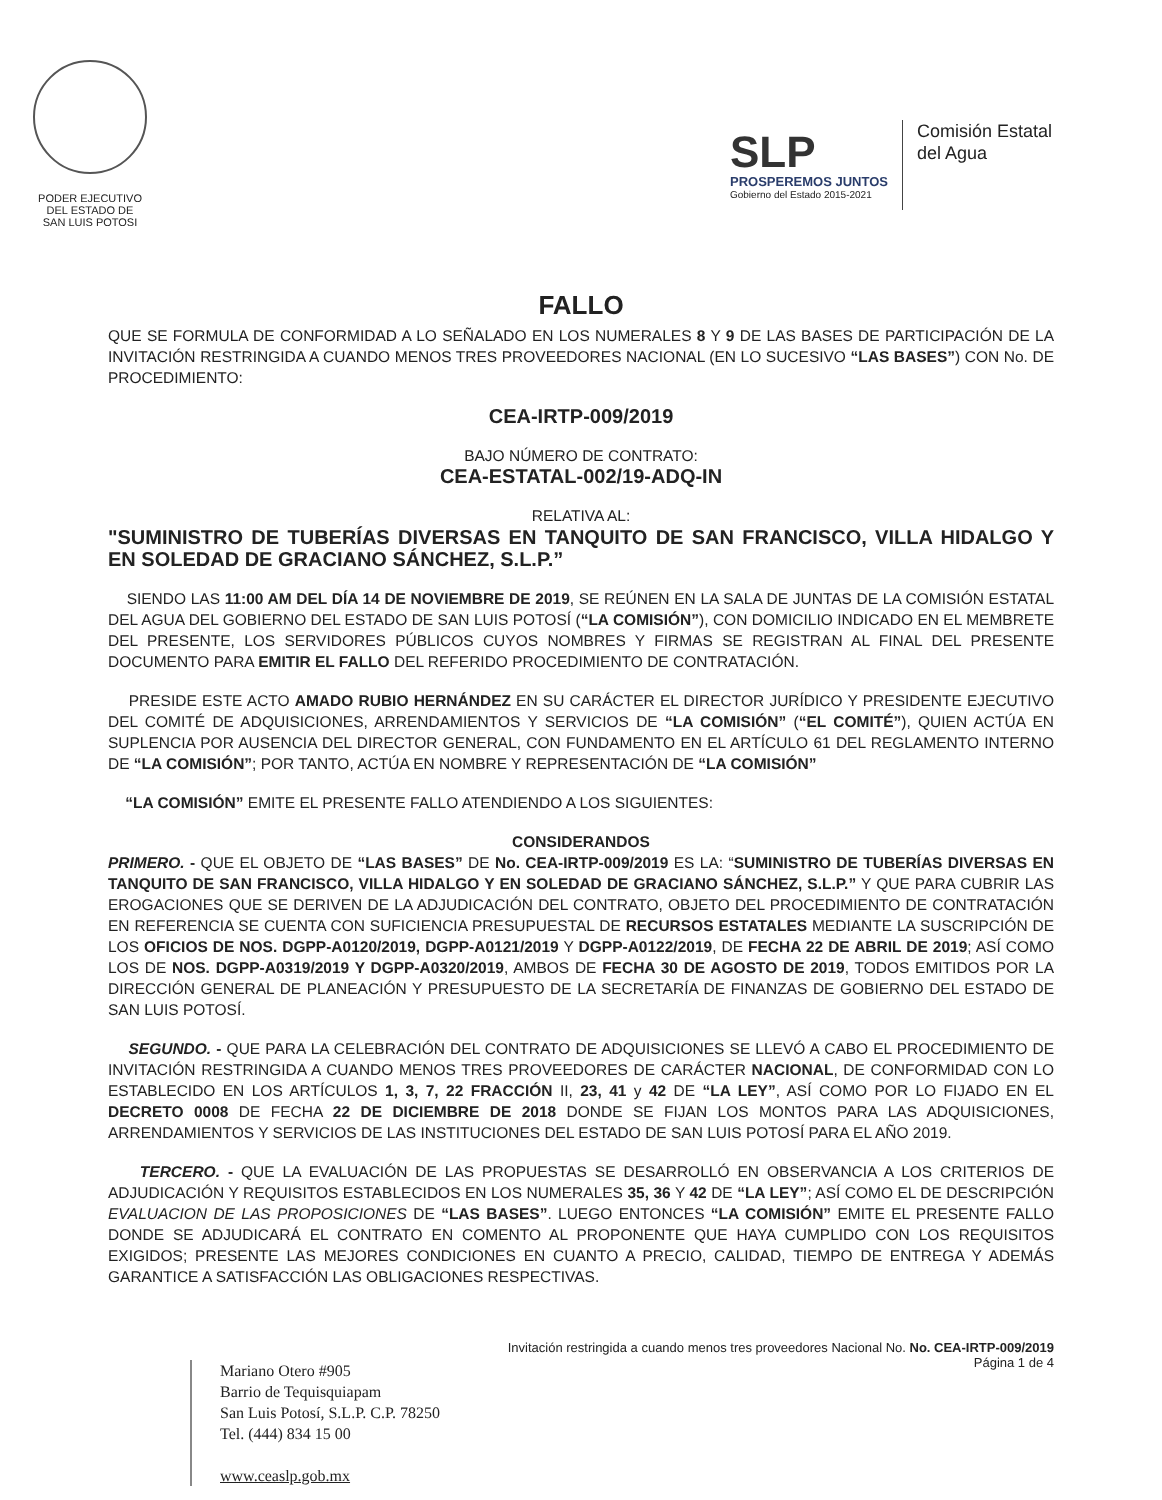PODER EJECUTIVO
DEL ESTADO DE
SAN LUIS POTOSI
SLP
PROSPEREMOS JUNTOS
Gobierno del Estado 2015-2021
Comisión Estatal
del Agua
FALLO
QUE SE FORMULA DE CONFORMIDAD A LO SEÑALADO EN LOS NUMERALES 8 Y 9 DE LAS BASES DE PARTICIPACIÓN DE LA INVITACIÓN RESTRINGIDA A CUANDO MENOS TRES PROVEEDORES NACIONAL (EN LO SUCESIVO “LAS BASES”) CON No. DE PROCEDIMIENTO:
CEA-IRTP-009/2019
BAJO NÚMERO DE CONTRATO:
CEA-ESTATAL-002/19-ADQ-IN
RELATIVA AL:
"SUMINISTRO DE TUBERÍAS DIVERSAS EN TANQUITO DE SAN FRANCISCO, VILLA HIDALGO Y EN SOLEDAD DE GRACIANO SÁNCHEZ, S.L.P.”
SIENDO LAS 11:00 AM DEL DÍA 14 DE NOVIEMBRE DE 2019, SE REÚNEN EN LA SALA DE JUNTAS DE LA COMISIÓN ESTATAL DEL AGUA DEL GOBIERNO DEL ESTADO DE SAN LUIS POTOSÍ (“LA COMISIÓN”), CON DOMICILIO INDICADO EN EL MEMBRETE DEL PRESENTE, LOS SERVIDORES PÚBLICOS CUYOS NOMBRES Y FIRMAS SE REGISTRAN AL FINAL DEL PRESENTE DOCUMENTO PARA EMITIR EL FALLO DEL REFERIDO PROCEDIMIENTO DE CONTRATACIÓN.
PRESIDE ESTE ACTO AMADO RUBIO HERNÁNDEZ EN SU CARÁCTER EL DIRECTOR JURÍDICO Y PRESIDENTE EJECUTIVO DEL COMITÉ DE ADQUISICIONES, ARRENDAMIENTOS Y SERVICIOS DE “LA COMISIÓN” (“EL COMITÉ”), QUIEN ACTÚA EN SUPLENCIA POR AUSENCIA DEL DIRECTOR GENERAL, CON FUNDAMENTO EN EL ARTÍCULO 61 DEL REGLAMENTO INTERNO DE “LA COMISIÓN”; POR TANTO, ACTÚA EN NOMBRE Y REPRESENTACIÓN DE “LA COMISIÓN”
“LA COMISIÓN” EMITE EL PRESENTE FALLO ATENDIENDO A LOS SIGUIENTES:
CONSIDERANDOS
PRIMERO. - QUE EL OBJETO DE “LAS BASES” DE No. CEA-IRTP-009/2019 ES LA: “SUMINISTRO DE TUBERÍAS DIVERSAS EN TANQUITO DE SAN FRANCISCO, VILLA HIDALGO Y EN SOLEDAD DE GRACIANO SÁNCHEZ, S.L.P.” Y QUE PARA CUBRIR LAS EROGACIONES QUE SE DERIVEN DE LA ADJUDICACIÓN DEL CONTRATO, OBJETO DEL PROCEDIMIENTO DE CONTRATACIÓN EN REFERENCIA SE CUENTA CON SUFICIENCIA PRESUPUESTAL DE RECURSOS ESTATALES MEDIANTE LA SUSCRIPCIÓN DE LOS OFICIOS DE NOS. DGPP-A0120/2019, DGPP-A0121/2019 Y DGPP-A0122/2019, DE FECHA 22 DE ABRIL DE 2019; ASÍ COMO LOS DE NOS. DGPP-A0319/2019 Y DGPP-A0320/2019, AMBOS DE FECHA 30 DE AGOSTO DE 2019, TODOS EMITIDOS POR LA DIRECCIÓN GENERAL DE PLANEACIÓN Y PRESUPUESTO DE LA SECRETARÍA DE FINANZAS DE GOBIERNO DEL ESTADO DE SAN LUIS POTOSÍ.
SEGUNDO. - QUE PARA LA CELEBRACIÓN DEL CONTRATO DE ADQUISICIONES SE LLEVÓ A CABO EL PROCEDIMIENTO DE INVITACIÓN RESTRINGIDA A CUANDO MENOS TRES PROVEEDORES DE CARÁCTER NACIONAL, DE CONFORMIDAD CON LO ESTABLECIDO EN LOS ARTÍCULOS 1, 3, 7, 22 FRACCIÓN II, 23, 41 y 42 DE “LA LEY”, ASÍ COMO POR LO FIJADO EN EL DECRETO 0008 DE FECHA 22 DE DICIEMBRE DE 2018 DONDE SE FIJAN LOS MONTOS PARA LAS ADQUISICIONES, ARRENDAMIENTOS Y SERVICIOS DE LAS INSTITUCIONES DEL ESTADO DE SAN LUIS POTOSÍ PARA EL AÑO 2019.
TERCERO. - QUE LA EVALUACIÓN DE LAS PROPUESTAS SE DESARROLLÓ EN OBSERVANCIA A LOS CRITERIOS DE ADJUDICACIÓN Y REQUISITOS ESTABLECIDOS EN LOS NUMERALES 35, 36 Y 42 DE “LA LEY”; ASÍ COMO EL DE DESCRIPCIÓN EVALUACION DE LAS PROPOSICIONES DE “LAS BASES”. LUEGO ENTONCES “LA COMISIÓN” EMITE EL PRESENTE FALLO DONDE SE ADJUDICARÁ EL CONTRATO EN COMENTO AL PROPONENTE QUE HAYA CUMPLIDO CON LOS REQUISITOS EXIGIDOS; PRESENTE LAS MEJORES CONDICIONES EN CUANTO A PRECIO, CALIDAD, TIEMPO DE ENTREGA Y ADEMÁS GARANTICE A SATISFACCIÓN LAS OBLIGACIONES RESPECTIVAS.
Mariano Otero #905
Barrio de Tequisquiapam
San Luis Potosí, S.L.P. C.P. 78250
Tel. (444) 834 15 00
www.ceaslp.gob.mx
Invitación restringida a cuando menos tres proveedores Nacional No. No. CEA-IRTP-009/2019
Página 1 de 4